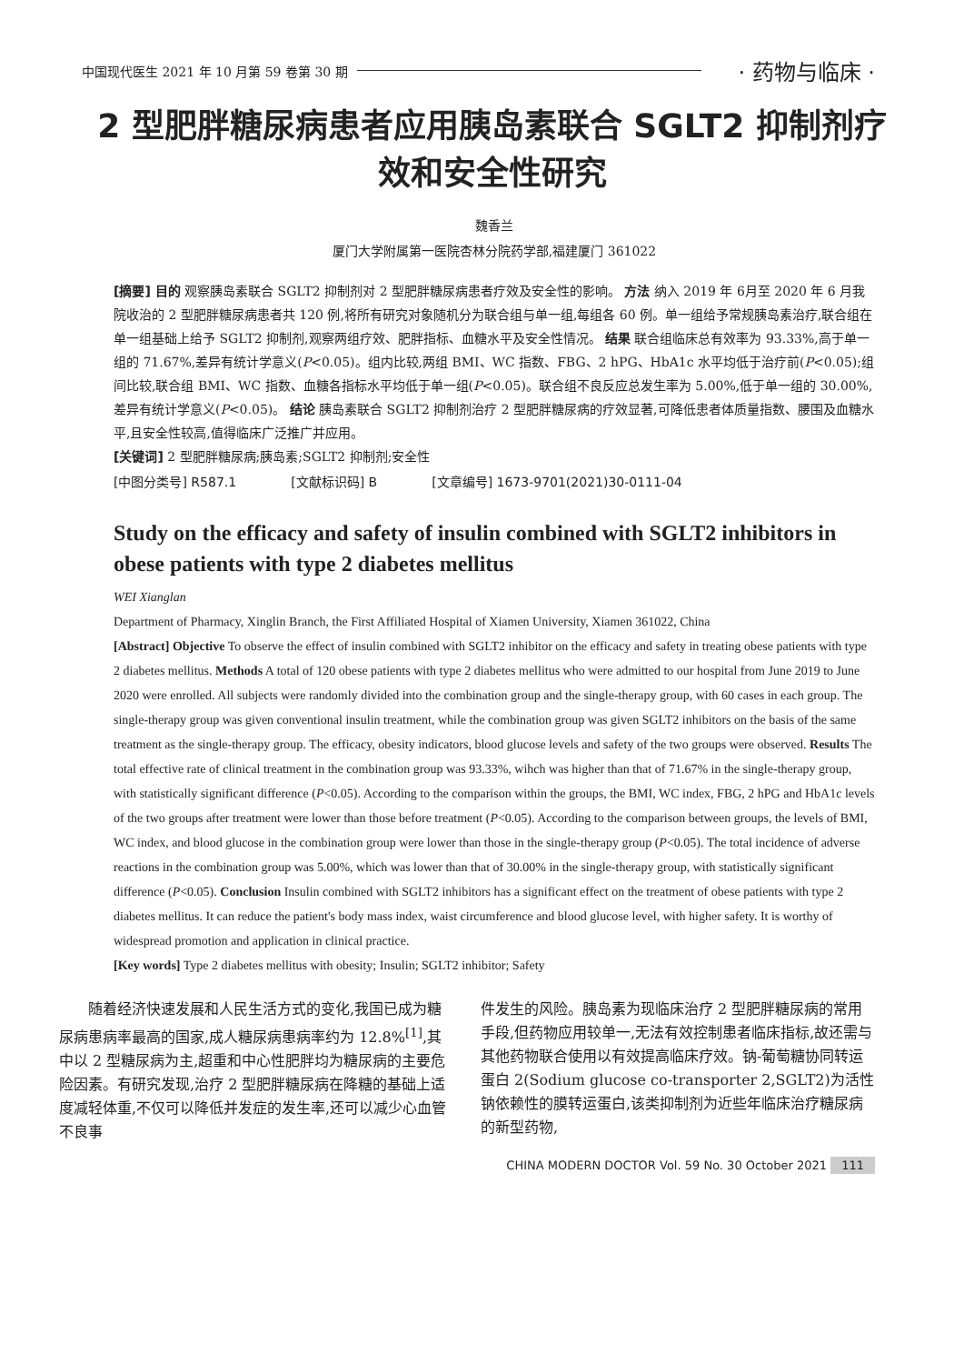中国现代医生 2021 年 10 月第 59 卷第 30 期 · 药物与临床 ·
2 型肥胖糖尿病患者应用胰岛素联合 SGLT2 抑制剂疗效和安全性研究
魏香兰
厦门大学附属第一医院杏林分院药学部,福建厦门 361022
[摘要] 目的 观察胰岛素联合 SGLT2 抑制剂对 2 型肥胖糖尿病患者疗效及安全性的影响。 方法 纳入 2019 年 6月至 2020 年 6 月我院收治的 2 型肥胖糖尿病患者共 120 例,将所有研究对象随机分为联合组与单一组,每组各 60 例。单一组给予常规胰岛素治疗,联合组在单一组基础上给予 SGLT2 抑制剂,观察两组疗效、肥胖指标、血糖水平及安全性情况。 结果 联合组临床总有效率为 93.33%,高于单一组的 71.67%,差异有统计学意义(P<0.05)。组内比较,两组 BMI、WC 指数、FBG、2 hPG、HbA1c 水平均低于治疗前(P<0.05);组间比较,联合组 BMI、WC 指数、血糖各指标水平均低于单一组(P<0.05)。联合组不良反应总发生率为 5.00%,低于单一组的 30.00%,差异有统计学意义(P<0.05)。 结论 胰岛素联合 SGLT2 抑制剂治疗 2 型肥胖糖尿病的疗效显著,可降低患者体质量指数、腰围及血糖水平,且安全性较高,值得临床广泛推广并应用。
[关键词] 2 型肥胖糖尿病;胰岛素;SGLT2 抑制剂;安全性
[中图分类号] R587.1 [文献标识码] B [文章编号] 1673-9701(2021)30-0111-04
Study on the efficacy and safety of insulin combined with SGLT2 inhibitors in obese patients with type 2 diabetes mellitus
WEI Xianglan
Department of Pharmacy, Xinglin Branch, the First Affiliated Hospital of Xiamen University, Xiamen 361022, China
[Abstract] Objective To observe the effect of insulin combined with SGLT2 inhibitor on the efficacy and safety in treating obese patients with type 2 diabetes mellitus. Methods A total of 120 obese patients with type 2 diabetes mellitus who were admitted to our hospital from June 2019 to June 2020 were enrolled. All subjects were randomly divided into the combination group and the single-therapy group, with 60 cases in each group. The single-therapy group was given conventional insulin treatment, while the combination group was given SGLT2 inhibitors on the basis of the same treatment as the single-therapy group. The efficacy, obesity indicators, blood glucose levels and safety of the two groups were observed. Results The total effective rate of clinical treatment in the combination group was 93.33%, wihch was higher than that of 71.67% in the single-therapy group, with statistically significant difference (P<0.05). According to the comparison within the groups, the BMI, WC index, FBG, 2 hPG and HbA1c levels of the two groups after treatment were lower than those before treatment (P<0.05). According to the comparison between groups, the levels of BMI, WC index, and blood glucose in the combination group were lower than those in the single-therapy group (P<0.05). The total incidence of adverse reactions in the combination group was 5.00%, which was lower than that of 30.00% in the single-therapy group, with statistically significant difference (P<0.05). Conclusion Insulin combined with SGLT2 inhibitors has a significant effect on the treatment of obese patients with type 2 diabetes mellitus. It can reduce the patient's body mass index, waist circumference and blood glucose level, with higher safety. It is worthy of widespread promotion and application in clinical practice.
[Key words] Type 2 diabetes mellitus with obesity; Insulin; SGLT2 inhibitor; Safety
随着经济快速发展和人民生活方式的变化,我国已成为糖尿病患病率最高的国家,成人糖尿病患病率约为 12.8%<sup>[1]</sup>,其中以 2 型糖尿病为主,超重和中心性肥胖均为糖尿病的主要危险因素。有研究发现,治疗 2 型肥胖糖尿病在降糖的基础上适度减轻体重,不仅可以降低并发症的发生率,还可以减少心血管不良事
件发生的风险。胰岛素为现临床治疗 2 型肥胖糖尿病的常用手段,但药物应用较单一,无法有效控制患者临床指标,故还需与其他药物联合使用以有效提高临床疗效。钠-葡萄糖协同转运蛋白 2(Sodium glucose co-transporter 2,SGLT2)为活性钠依赖性的膜转运蛋白,该类抑制剂为近些年临床治疗糖尿病的新型药物,
CHINA MODERN DOCTOR Vol. 59 No. 30 October 2021 111